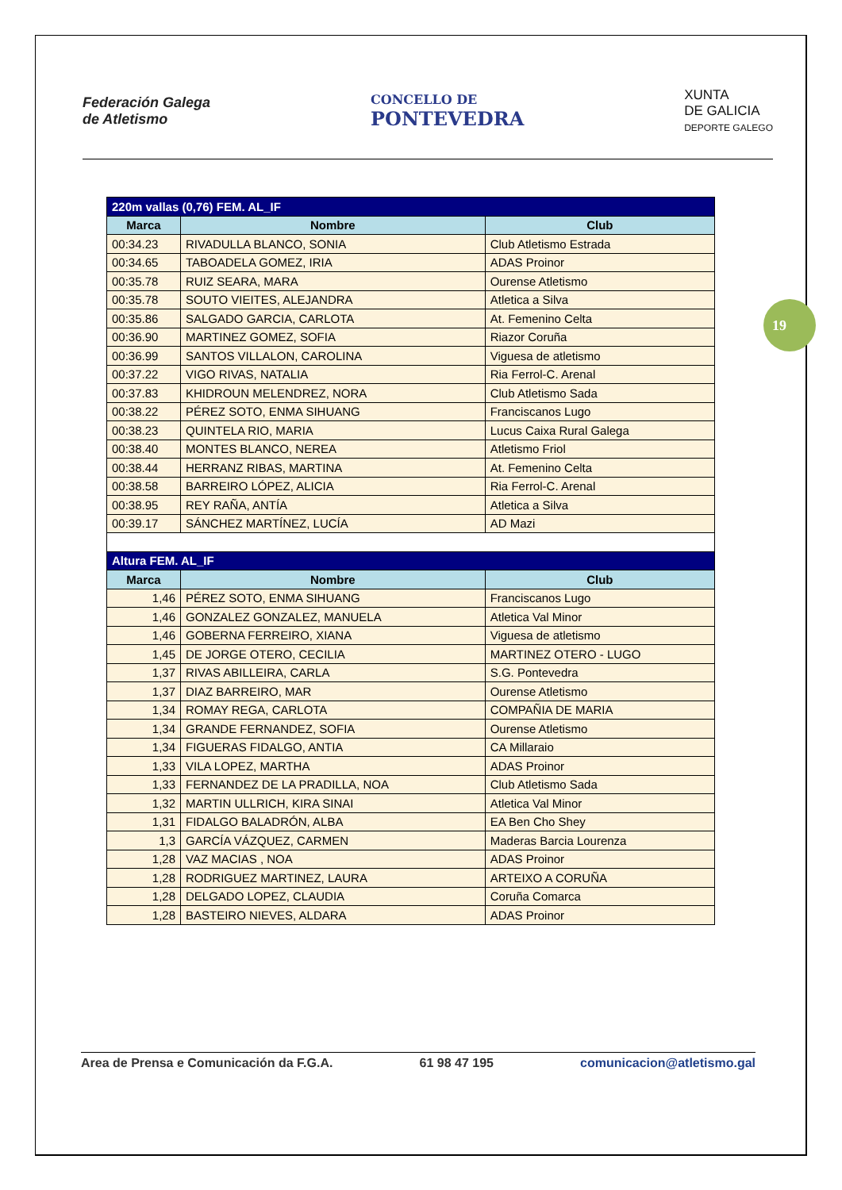Federación Galega
de Atletismo
CONCELLO DE
PONTEVEDRA
XUNTA
DE GALICIA
DEPORTE GALEGO
19
| 220m vallas (0,76) FEM. AL_IF | | |
| Marca | Nombre | Club |
| 00:34.23 | RIVADULLA BLANCO, SONIA | Club Atletismo Estrada |
| 00:34.65 | TABOADELA GOMEZ, IRIA | ADAS Proinor |
| 00:35.78 | RUIZ SEARA, MARA | Ourense Atletismo |
| 00:35.78 | SOUTO VIEITES, ALEJANDRA | Atletica a Silva |
| 00:35.86 | SALGADO GARCIA, CARLOTA | At. Femenino Celta |
| 00:36.90 | MARTINEZ GOMEZ, SOFIA | Riazor Coruña |
| 00:36.99 | SANTOS VILLALON, CAROLINA | Viguesa de atletismo |
| 00:37.22 | VIGO RIVAS, NATALIA | Ria Ferrol-C. Arenal |
| 00:37.83 | KHIDROUN MELENDREZ, NORA | Club Atletismo Sada |
| 00:38.22 | PÉREZ SOTO, ENMA SIHUANG | Franciscanos Lugo |
| 00:38.23 | QUINTELA RIO, MARIA | Lucus Caixa Rural Galega |
| 00:38.40 | MONTES BLANCO, NEREA | Atletismo Friol |
| 00:38.44 | HERRANZ RIBAS, MARTINA | At. Femenino Celta |
| 00:38.58 | BARREIRO LÓPEZ, ALICIA | Ria Ferrol-C. Arenal |
| 00:38.95 | REY RAÑA, ANTÍA | Atletica a Silva |
| 00:39.17 | SÁNCHEZ MARTÍNEZ, LUCÍA | AD Mazi |
| Altura FEM. AL_IF | | |
| Marca | Nombre | Club |
| 1,46 | PÉREZ SOTO, ENMA SIHUANG | Franciscanos Lugo |
| 1,46 | GONZALEZ GONZALEZ, MANUELA | Atletica Val Minor |
| 1,46 | GOBERNA FERREIRO, XIANA | Viguesa de atletismo |
| 1,45 | DE JORGE OTERO, CECILIA | MARTINEZ OTERO - LUGO |
| 1,37 | RIVAS ABILLEIRA, CARLA | S.G. Pontevedra |
| 1,37 | DIAZ BARREIRO, MAR | Ourense Atletismo |
| 1,34 | ROMAY REGA, CARLOTA | COMPAÑIA DE MARIA |
| 1,34 | GRANDE FERNANDEZ, SOFIA | Ourense Atletismo |
| 1,34 | FIGUERAS FIDALGO, ANTIA | CA Millaraio |
| 1,33 | VILA LOPEZ, MARTHA | ADAS Proinor |
| 1,33 | FERNANDEZ DE LA PRADILLA, NOA | Club Atletismo Sada |
| 1,32 | MARTIN ULLRICH, KIRA SINAI | Atletica Val Minor |
| 1,31 | FIDALGO BALADRÓN, ALBA | EA Ben Cho Shey |
| 1,3 | GARCÍA VÁZQUEZ, CARMEN | Maderas Barcia Lourenza |
| 1,28 | VAZ MACIAS , NOA | ADAS Proinor |
| 1,28 | RODRIGUEZ MARTINEZ, LAURA | ARTEIXO A CORUÑA |
| 1,28 | DELGADO LOPEZ, CLAUDIA | Coruña Comarca |
| 1,28 | BASTEIRO NIEVES, ALDARA | ADAS Proinor |
Area de Prensa e Comunicación da F.G.A. 61 98 47 195 comunicacion@atletismo.gal